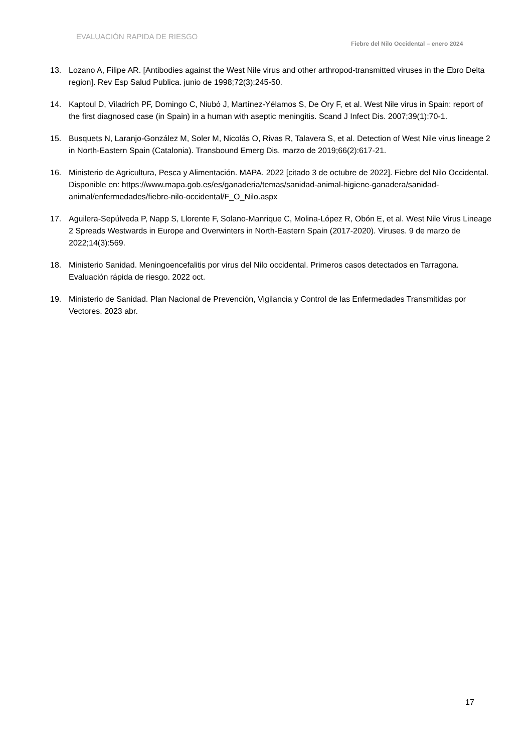EVALUACIÓN RAPIDA DE RIESGO
Fiebre del Nilo Occidental – enero 2024
13. Lozano A, Filipe AR. [Antibodies against the West Nile virus and other arthropod-transmitted viruses in the Ebro Delta region]. Rev Esp Salud Publica. junio de 1998;72(3):245-50.
14. Kaptoul D, Viladrich PF, Domingo C, Niubó J, Martínez-Yélamos S, De Ory F, et al. West Nile virus in Spain: report of the first diagnosed case (in Spain) in a human with aseptic meningitis. Scand J Infect Dis. 2007;39(1):70-1.
15. Busquets N, Laranjo-González M, Soler M, Nicolás O, Rivas R, Talavera S, et al. Detection of West Nile virus lineage 2 in North-Eastern Spain (Catalonia). Transbound Emerg Dis. marzo de 2019;66(2):617-21.
16. Ministerio de Agricultura, Pesca y Alimentación. MAPA. 2022 [citado 3 de octubre de 2022]. Fiebre del Nilo Occidental. Disponible en: https://www.mapa.gob.es/es/ganaderia/temas/sanidad-animal-higiene-ganadera/sanidad-animal/enfermedades/fiebre-nilo-occidental/F_O_Nilo.aspx
17. Aguilera-Sepúlveda P, Napp S, Llorente F, Solano-Manrique C, Molina-López R, Obón E, et al. West Nile Virus Lineage 2 Spreads Westwards in Europe and Overwinters in North-Eastern Spain (2017-2020). Viruses. 9 de marzo de 2022;14(3):569.
18. Ministerio Sanidad. Meningoencefalitis por virus del Nilo occidental. Primeros casos detectados en Tarragona. Evaluación rápida de riesgo. 2022 oct.
19. Ministerio de Sanidad. Plan Nacional de Prevención, Vigilancia y Control de las Enfermedades Transmitidas por Vectores. 2023 abr.
17